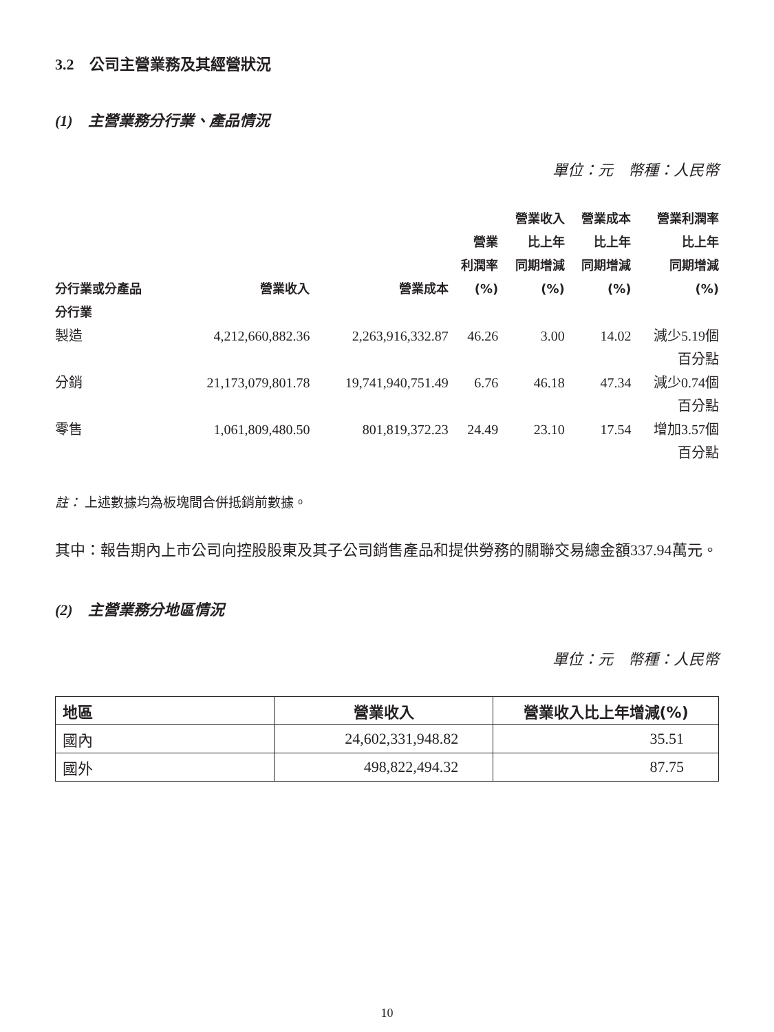3.2　公司主營業務及其經營狀況
(1)　主營業務分行業、產品情況
單位：元　幣種：人民幣
| 分行業或分產品 | 營業收入 | 營業成本 | 營業 利潤率 (%) | 營業收入 比上年 同期增減 (%) | 營業成本 比上年 同期增減 (%) | 營業利潤率 比上年 同期增減 (%) |
| --- | --- | --- | --- | --- | --- | --- |
| 分行業 | | | | | | |
| 製造 | 4,212,660,882.36 | 2,263,916,332.87 | 46.26 | 3.00 | 14.02 | 減少5.19個 百分點 |
| 分銷 | 21,173,079,801.78 | 19,741,940,751.49 | 6.76 | 46.18 | 47.34 | 減少0.74個 百分點 |
| 零售 | 1,061,809,480.50 | 801,819,372.23 | 24.49 | 23.10 | 17.54 | 增加3.57個 百分點 |
註： 上述數據均為板塊間合併抵銷前數據。
其中：報告期內上市公司向控股股東及其子公司銷售產品和提供勞務的關聯交易總金額337.94萬元。
(2)　主營業務分地區情況
單位：元　幣種：人民幣
| 地區 | 營業收入 | 營業收入比上年增減(%) |
| --- | --- | --- |
| 國內 | 24,602,331,948.82 | 35.51 |
| 國外 | 498,822,494.32 | 87.75 |
10